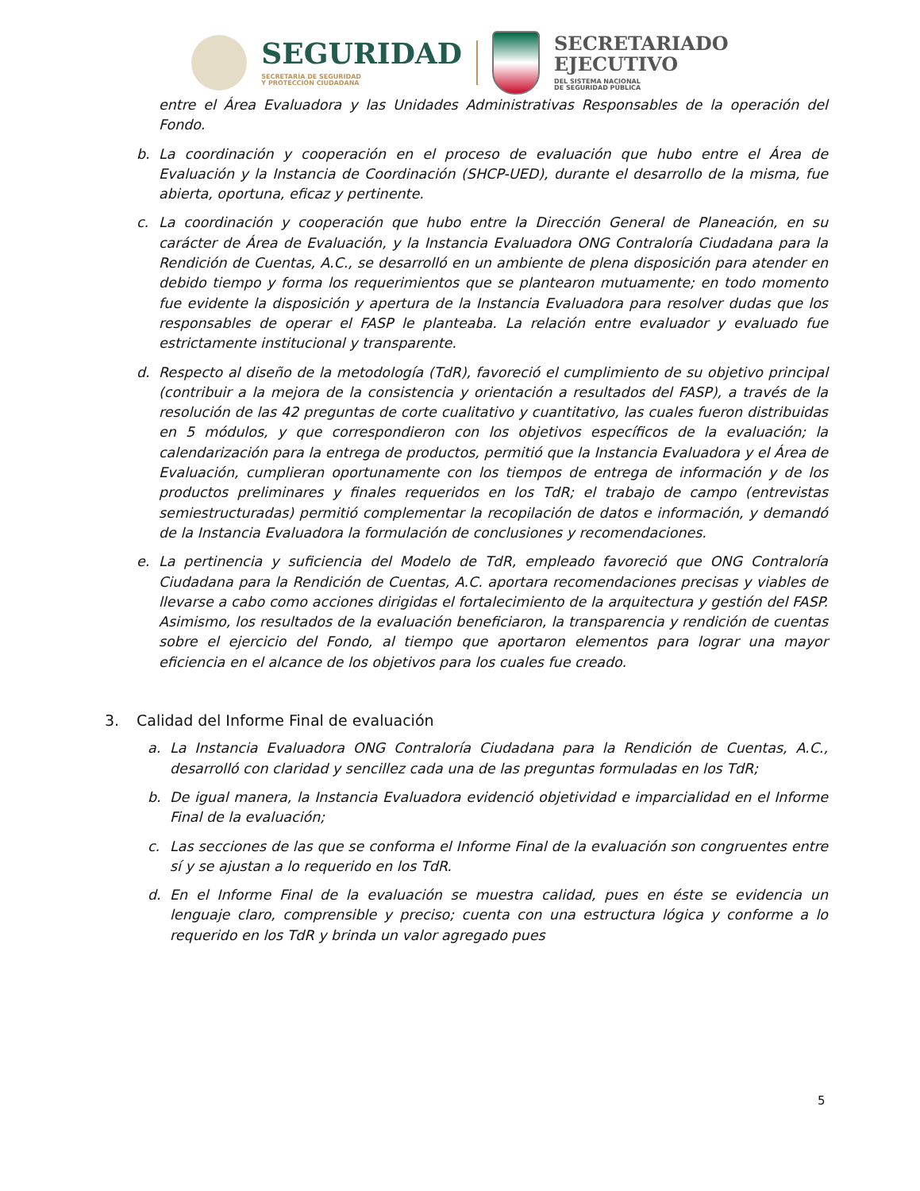SEGURIDAD
SECRETARÍA DE SEGURIDAD
Y PROTECCIÓN CIUDADANA
SECRETARIADO
EJECUTIVO
DEL SISTEMA NACIONAL
DE SEGURIDAD PÚBLICA
entre el Área Evaluadora y las Unidades Administrativas Responsables de la operación del Fondo.
b. La coordinación y cooperación en el proceso de evaluación que hubo entre el Área de Evaluación y la Instancia de Coordinación (SHCP-UED), durante el desarrollo de la misma, fue abierta, oportuna, eficaz y pertinente.
c. La coordinación y cooperación que hubo entre la Dirección General de Planeación, en su carácter de Área de Evaluación, y la Instancia Evaluadora ONG Contraloría Ciudadana para la Rendición de Cuentas, A.C., se desarrolló en un ambiente de plena disposición para atender en debido tiempo y forma los requerimientos que se plantearon mutuamente; en todo momento fue evidente la disposición y apertura de la Instancia Evaluadora para resolver dudas que los responsables de operar el FASP le planteaba. La relación entre evaluador y evaluado fue estrictamente institucional y transparente.
d. Respecto al diseño de la metodología (TdR), favoreció el cumplimiento de su objetivo principal (contribuir a la mejora de la consistencia y orientación a resultados del FASP), a través de la resolución de las 42 preguntas de corte cualitativo y cuantitativo, las cuales fueron distribuidas en 5 módulos, y que correspondieron con los objetivos específicos de la evaluación; la calendarización para la entrega de productos, permitió que la Instancia Evaluadora y el Área de Evaluación, cumplieran oportunamente con los tiempos de entrega de información y de los productos preliminares y finales requeridos en los TdR; el trabajo de campo (entrevistas semiestructuradas) permitió complementar la recopilación de datos e información, y demandó de la Instancia Evaluadora la formulación de conclusiones y recomendaciones.
e. La pertinencia y suficiencia del Modelo de TdR, empleado favoreció que ONG Contraloría Ciudadana para la Rendición de Cuentas, A.C. aportara recomendaciones precisas y viables de llevarse a cabo como acciones dirigidas el fortalecimiento de la arquitectura y gestión del FASP. Asimismo, los resultados de la evaluación beneficiaron, la transparencia y rendición de cuentas sobre el ejercicio del Fondo, al tiempo que aportaron elementos para lograr una mayor eficiencia en el alcance de los objetivos para los cuales fue creado.
3. Calidad del Informe Final de evaluación
a. La Instancia Evaluadora ONG Contraloría Ciudadana para la Rendición de Cuentas, A.C., desarrolló con claridad y sencillez cada una de las preguntas formuladas en los TdR;
b. De igual manera, la Instancia Evaluadora evidenció objetividad e imparcialidad en el Informe Final de la evaluación;
c. Las secciones de las que se conforma el Informe Final de la evaluación son congruentes entre sí y se ajustan a lo requerido en los TdR.
d. En el Informe Final de la evaluación se muestra calidad, pues en éste se evidencia un lenguaje claro, comprensible y preciso; cuenta con una estructura lógica y conforme a lo requerido en los TdR y brinda un valor agregado pues
5